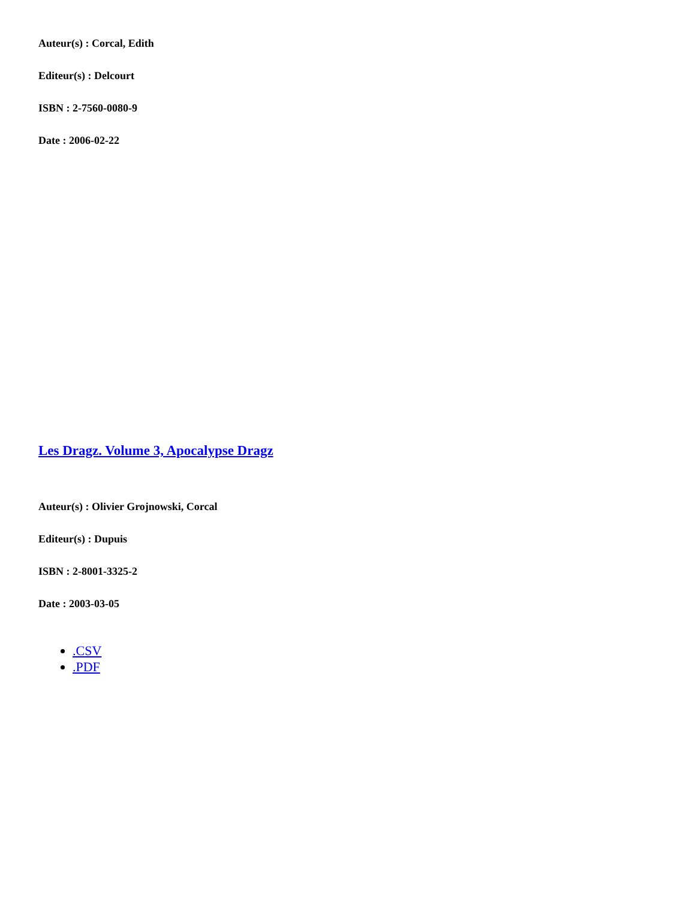Auteur(s) : Corcal, Edith
Editeur(s) : Delcourt
ISBN : 2-7560-0080-9
Date : 2006-02-22
Les Dragz. Volume 3, Apocalypse Dragz
Auteur(s) : Olivier Grojnowski, Corcal
Editeur(s) : Dupuis
ISBN : 2-8001-3325-2
Date : 2003-03-05
.CSV
.PDF